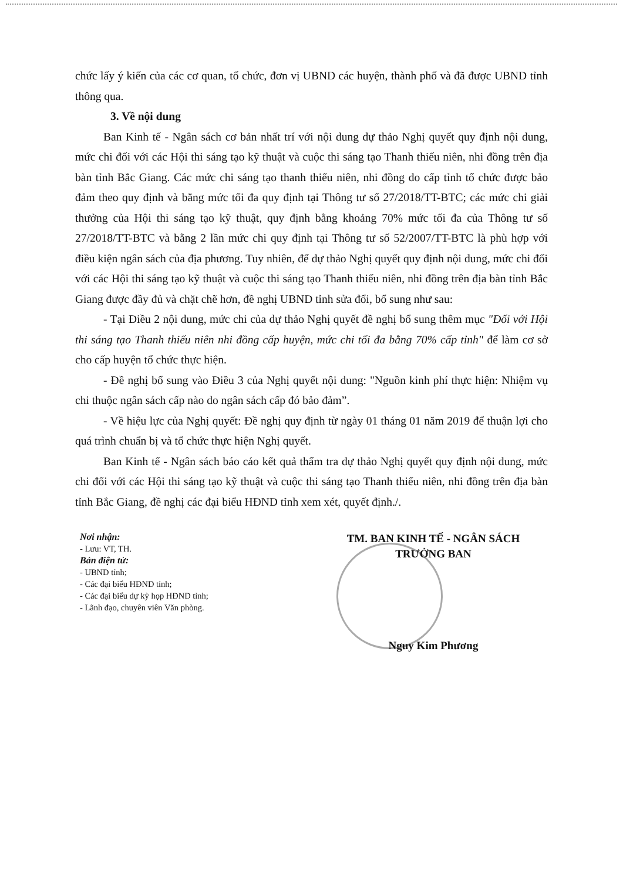chức lấy ý kiến của các cơ quan, tổ chức, đơn vị UBND các huyện, thành phố và đã được UBND tỉnh thông qua.
3. Về nội dung
Ban Kinh tế - Ngân sách cơ bản nhất trí với nội dung dự thảo Nghị quyết quy định nội dung, mức chi đối với các Hội thi sáng tạo kỹ thuật và cuộc thi sáng tạo Thanh thiếu niên, nhi đồng trên địa bàn tỉnh Bắc Giang. Các mức chi sáng tạo thanh thiếu niên, nhi đồng do cấp tỉnh tổ chức được bảo đảm theo quy định và bằng mức tối đa quy định tại Thông tư số 27/2018/TT-BTC; các mức chi giải thưởng của Hội thi sáng tạo kỹ thuật, quy định bằng khoảng 70% mức tối đa của Thông tư số 27/2018/TT-BTC và bằng 2 lần mức chi quy định tại Thông tư số 52/2007/TT-BTC là phù hợp với điều kiện ngân sách của địa phương. Tuy nhiên, để dự thảo Nghị quyết quy định nội dung, mức chi đối với các Hội thi sáng tạo kỹ thuật và cuộc thi sáng tạo Thanh thiếu niên, nhi đồng trên địa bàn tỉnh Bắc Giang được đầy đủ và chặt chẽ hơn, đề nghị UBND tỉnh sửa đổi, bổ sung như sau:
- Tại Điều 2 nội dung, mức chi của dự thảo Nghị quyết đề nghị bổ sung thêm mục "Đối với Hội thi sáng tạo Thanh thiếu niên nhi đồng cấp huyện, mức chi tối đa bằng 70% cấp tỉnh" để làm cơ sở cho cấp huyện tổ chức thực hiện.
- Đề nghị bổ sung vào Điều 3 của Nghị quyết nội dung: "Nguồn kinh phí thực hiện: Nhiệm vụ chi thuộc ngân sách cấp nào do ngân sách cấp đó bảo đảm”.
- Về hiệu lực của Nghị quyết: Đề nghị quy định từ ngày 01 tháng 01 năm 2019 để thuận lợi cho quá trình chuẩn bị và tổ chức thực hiện Nghị quyết.
Ban Kinh tế - Ngân sách báo cáo kết quả thẩm tra dự thảo Nghị quyết quy định nội dung, mức chi đối với các Hội thi sáng tạo kỹ thuật và cuộc thi sáng tạo Thanh thiếu niên, nhi đồng trên địa bàn tỉnh Bắc Giang, đề nghị các đại biểu HĐND tỉnh xem xét, quyết định./.
Nơi nhận:
- Lưu: VT, TH.
Bản điện tử:
- UBND tỉnh;
- Các đại biểu HĐND tỉnh;
- Các đại biểu dự kỳ họp HĐND tỉnh;
- Lãnh đạo, chuyên viên Văn phòng.
TM. BAN KINH TẾ - NGÂN SÁCH
TRƯỞNG BAN
Nguy Kim Phương